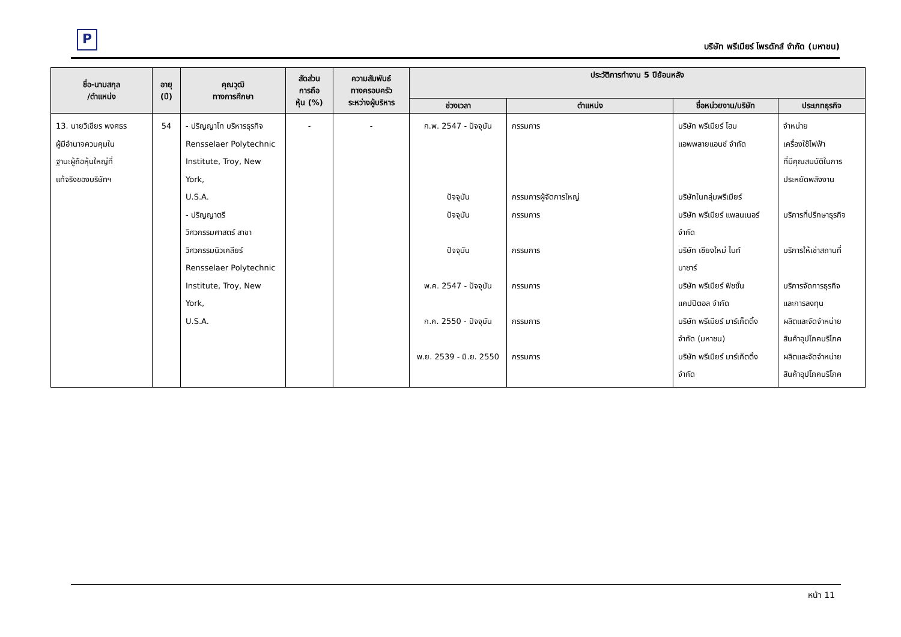P
บริษัท พรีเมียร์ โพรดักส์ จำกัด (มหาชน)
| ชื่อ-นามสกุล /ตำแหน่ง | อายุ (ปี) | คุณวุฒิ ทางการศึกษา | สัดส่วน การถือ หุ้น (%) | ความสัมพันธ์ ทางครอบครัว ระหว่างผู้บริหาร | ประวัติการทำงาน 5 ปีย้อนหลัง | | | |
| --- | --- | --- | --- | --- | --- | --- | --- | --- |
| | | | | | ช่วงเวลา | ตำแหน่ง | ชื่อหน่วยงาน/บริษัท | ประเภทธุรกิจ |
| 13. นายวิเชียร พงศธร ผู้มีอำนาจควบคุมใน ฐานะผู้ถือหุ้นใหญ่ที่ แท้จริงของบริษัทฯ | 54 | - ปริญญาโท บริหารธุรกิจ Rensselaer Polytechnic Institute, Troy, New York, U.S.A. - ปริญญาตรี วิศวกรรมศาสตร์ สาขา วิศวกรรมนิวเคลียร์ Rensselaer Polytechnic Institute, Troy, New York, U.S.A. | - | - | ก.พ. 2547 - ปัจจุบัน ปัจจุบัน ปัจจุบัน ปัจจุบัน พ.ค. 2547 - ปัจจุบัน ก.ค. 2550 - ปัจจุบัน พ.ย. 2539 - มิ.ย. 2550 | กรรมการ กรรมการผู้จัดการใหญ่ กรรมการ กรรมการ กรรมการ กรรมการ กรรมการ | บริษัท พรีเมียร์ โฮม แอพพลายแอนซ์ จำกัด บริษัทในกลุ่มพรีเมียร์ บริษัท พรีเมียร์ แพลนเนอร์ จำกัด บริษัท เชียงใหม่ ไนท์ บาซาร์ บริษัท พรีเมียร์ ฟิชชั่น แคปปิตอล จำกัด บริษัท พรีเมียร์ มาร์เก็ตติ้ง จำกัด (มหาชน) บริษัท พรีเมียร์ มาร์เก็ตติ้ง จำกัด | จำหน่าย เครื่องใช้ไฟฟ้า ที่มีคุณสมบัติในการ ประหยัดพลังงาน บริการที่ปรึกษาธุรกิจ บริการให้เช่าสถานที่ บริการจัดการธุรกิจ และการลงทุน ผลิตและจัดจำหน่าย สินค้าอุปโภคบริโภค ผลิตและจัดจำหน่าย สินค้าอุปโภคบริโภค |
หน้า 11